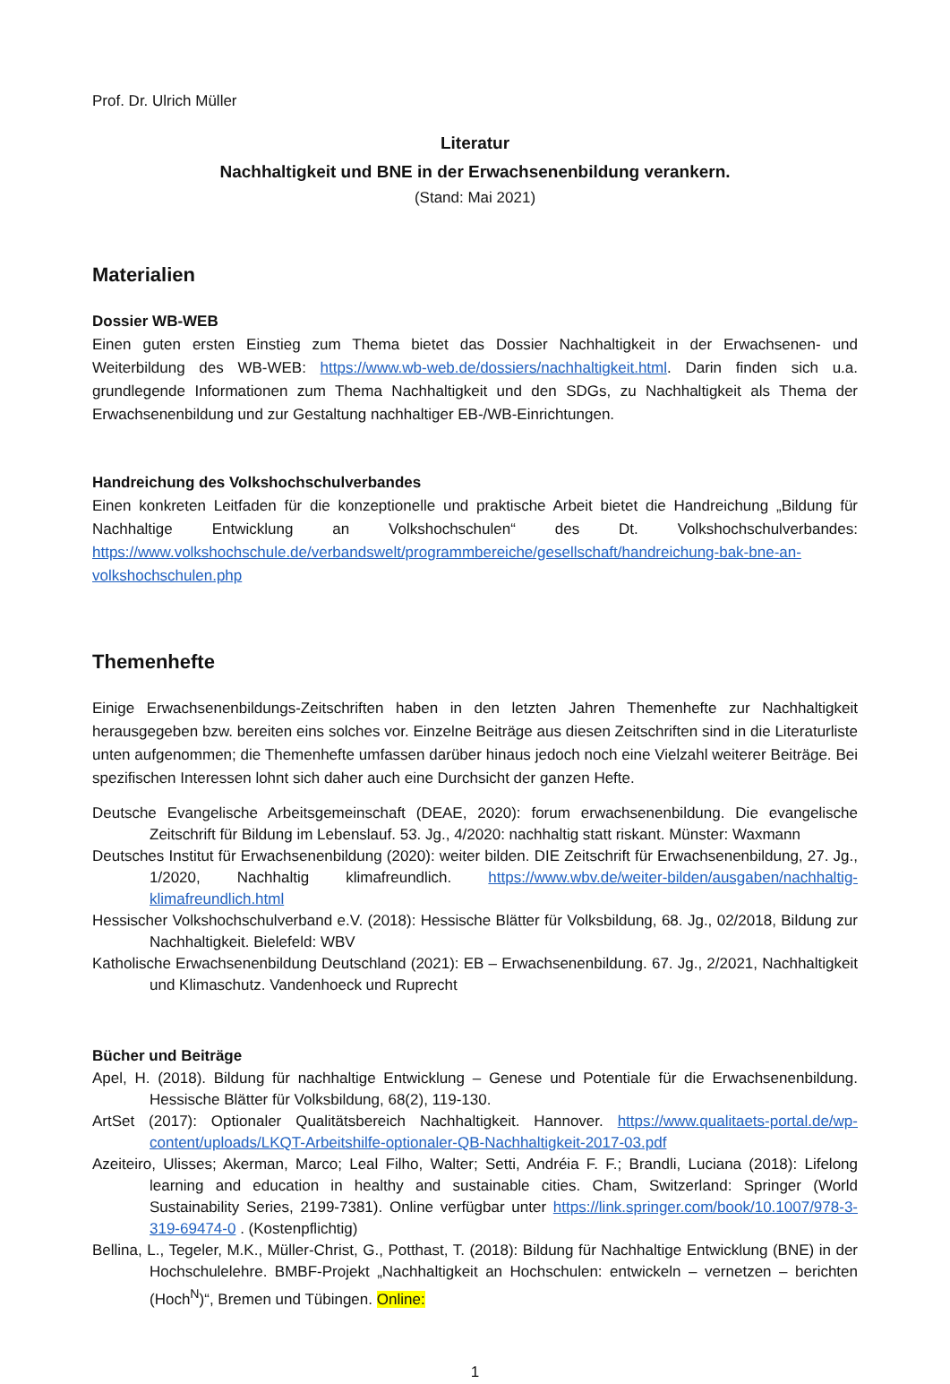Prof. Dr. Ulrich Müller
Literatur
Nachhaltigkeit und BNE in der Erwachsenenbildung verankern.
(Stand: Mai 2021)
Materialien
Dossier WB-WEB
Einen guten ersten Einstieg zum Thema bietet das Dossier Nachhaltigkeit in der Erwachsenen- und Weiterbildung des WB-WEB: https://www.wb-web.de/dossiers/nachhaltigkeit.html. Darin finden sich u.a. grundlegende Informationen zum Thema Nachhaltigkeit und den SDGs, zu Nachhaltigkeit als Thema der Erwachsenenbildung und zur Gestaltung nachhaltiger EB-/WB-Einrichtungen.
Handreichung des Volkshochschulverbandes
Einen konkreten Leitfaden für die konzeptionelle und praktische Arbeit bietet die Handreichung „Bildung für Nachhaltige Entwicklung an Volkshochschulen“ des Dt. Volkshochschulverbandes: https://www.volkshochschule.de/verbandswelt/programmbereiche/gesellschaft/handreichung-bak-bne-an-volkshochschulen.php
Themenhefte
Einige Erwachsenenbildungs-Zeitschriften haben in den letzten Jahren Themenhefte zur Nachhaltigkeit herausgegeben bzw. bereiten eins solches vor. Einzelne Beiträge aus diesen Zeitschriften sind in die Literaturliste unten aufgenommen; die Themenhefte umfassen darüber hinaus jedoch noch eine Vielzahl weiterer Beiträge. Bei spezifischen Interessen lohnt sich daher auch eine Durchsicht der ganzen Hefte.
Deutsche Evangelische Arbeitsgemeinschaft (DEAE, 2020): forum erwachsenenbildung. Die evangelische Zeitschrift für Bildung im Lebenslauf. 53. Jg., 4/2020: nachhaltig statt riskant. Münster: Waxmann
Deutsches Institut für Erwachsenenbildung (2020): weiter bilden. DIE Zeitschrift für Erwachsenenbildung, 27. Jg., 1/2020, Nachhaltig klimafreundlich. https://www.wbv.de/weiter-bilden/ausgaben/nachhaltig-klimafreundlich.html
Hessischer Volkshochschulverband e.V. (2018): Hessische Blätter für Volksbildung, 68. Jg., 02/2018, Bildung zur Nachhaltigkeit. Bielefeld: WBV
Katholische Erwachsenenbildung Deutschland (2021): EB – Erwachsenenbildung. 67. Jg., 2/2021, Nachhaltigkeit und Klimaschutz. Vandenhoeck und Ruprecht
Bücher und Beiträge
Apel, H. (2018). Bildung für nachhaltige Entwicklung – Genese und Potentiale für die Erwachsenenbildung. Hessische Blätter für Volksbildung, 68(2), 119-130.
ArtSet (2017): Optionaler Qualitätsbereich Nachhaltigkeit. Hannover. https://www.qualitaets-portal.de/wp-content/uploads/LKQT-Arbeitshilfe-optionaler-QB-Nachhaltigkeit-2017-03.pdf
Azeiteiro, Ulisses; Akerman, Marco; Leal Filho, Walter; Setti, Andréia F. F.; Brandli, Luciana (2018): Lifelong learning and education in healthy and sustainable cities. Cham, Switzerland: Springer (World Sustainability Series, 2199-7381). Online verfügbar unter https://link.springer.com/book/10.1007/978-3-319-69474-0 . (Kostenpflichtig)
Bellina, L., Tegeler, M.K., Müller-Christ, G., Potthast, T. (2018): Bildung für Nachhaltige Entwicklung (BNE) in der Hochschulelehre. BMBF-Projekt „Nachhaltigkeit an Hochschulen: entwickeln – vernetzen – berichten (Hoch<sup>N</sup>)“, Bremen und Tübingen. Online:
1